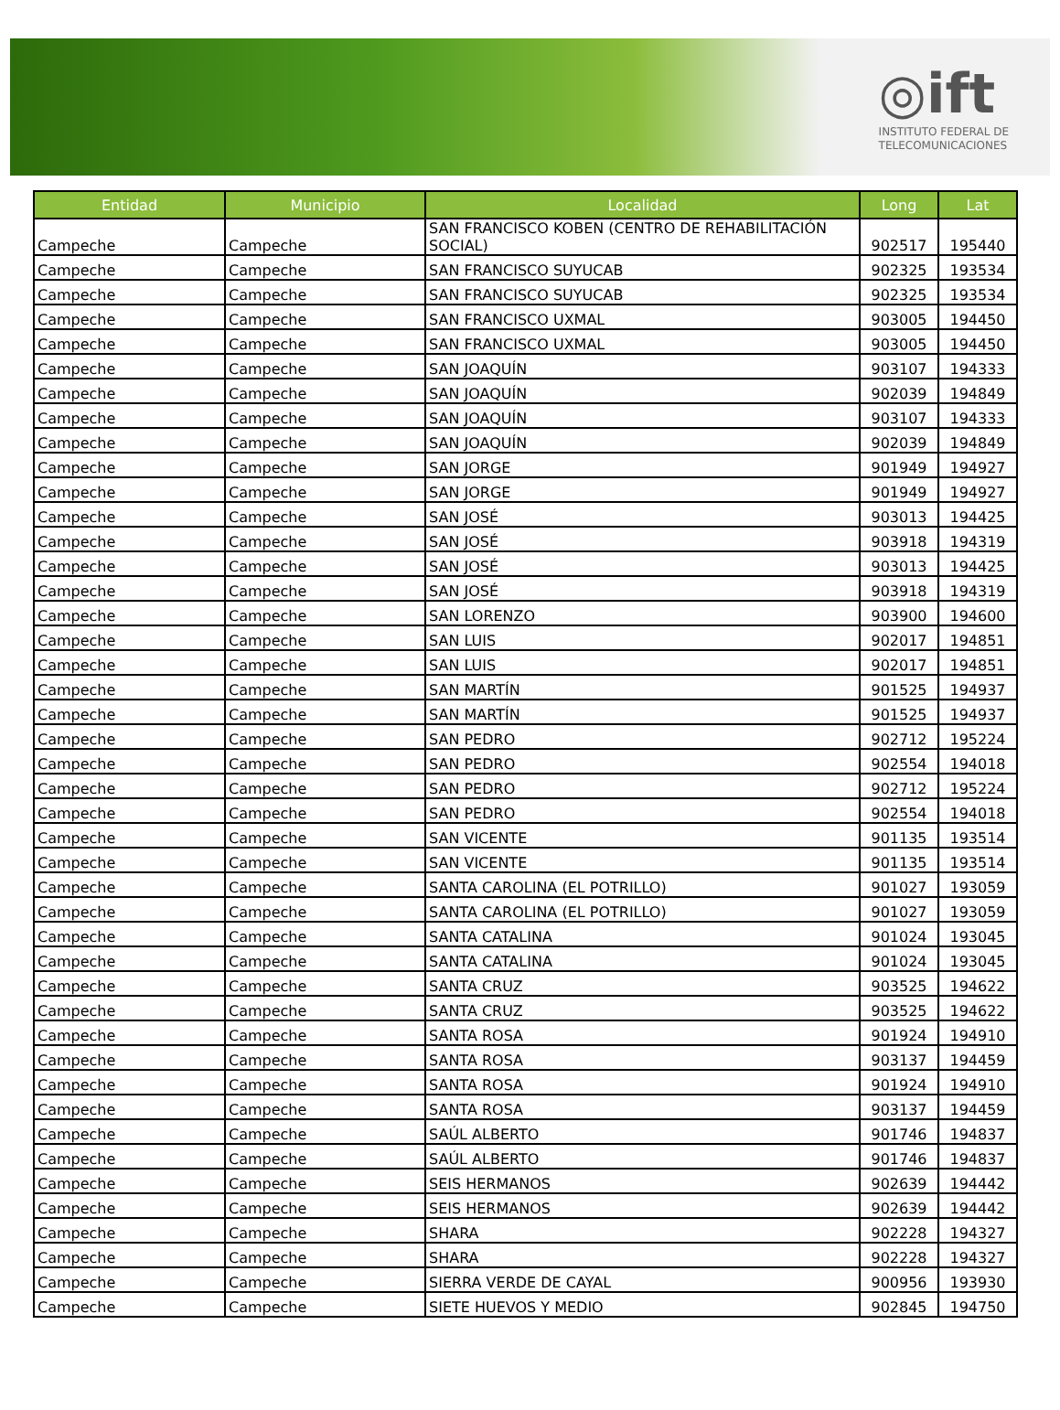◎ift
INSTITUTO FEDERAL DE
TELECOMUNICACIONES
| Entidad | Municipio | Localidad | Long | Lat |
| --- | --- | --- | --- | --- |
| Campeche | Campeche | SAN FRANCISCO KOBEN (CENTRO DE REHABILITACIÓN SOCIAL) | 902517 | 195440 |
| Campeche | Campeche | SAN FRANCISCO SUYUCAB | 902325 | 193534 |
| Campeche | Campeche | SAN FRANCISCO SUYUCAB | 902325 | 193534 |
| Campeche | Campeche | SAN FRANCISCO UXMAL | 903005 | 194450 |
| Campeche | Campeche | SAN FRANCISCO UXMAL | 903005 | 194450 |
| Campeche | Campeche | SAN JOAQUÍN | 903107 | 194333 |
| Campeche | Campeche | SAN JOAQUÍN | 902039 | 194849 |
| Campeche | Campeche | SAN JOAQUÍN | 903107 | 194333 |
| Campeche | Campeche | SAN JOAQUÍN | 902039 | 194849 |
| Campeche | Campeche | SAN JORGE | 901949 | 194927 |
| Campeche | Campeche | SAN JORGE | 901949 | 194927 |
| Campeche | Campeche | SAN JOSÉ | 903013 | 194425 |
| Campeche | Campeche | SAN JOSÉ | 903918 | 194319 |
| Campeche | Campeche | SAN JOSÉ | 903013 | 194425 |
| Campeche | Campeche | SAN JOSÉ | 903918 | 194319 |
| Campeche | Campeche | SAN LORENZO | 903900 | 194600 |
| Campeche | Campeche | SAN LUIS | 902017 | 194851 |
| Campeche | Campeche | SAN LUIS | 902017 | 194851 |
| Campeche | Campeche | SAN MARTÍN | 901525 | 194937 |
| Campeche | Campeche | SAN MARTÍN | 901525 | 194937 |
| Campeche | Campeche | SAN PEDRO | 902712 | 195224 |
| Campeche | Campeche | SAN PEDRO | 902554 | 194018 |
| Campeche | Campeche | SAN PEDRO | 902712 | 195224 |
| Campeche | Campeche | SAN PEDRO | 902554 | 194018 |
| Campeche | Campeche | SAN VICENTE | 901135 | 193514 |
| Campeche | Campeche | SAN VICENTE | 901135 | 193514 |
| Campeche | Campeche | SANTA CAROLINA (EL POTRILLO) | 901027 | 193059 |
| Campeche | Campeche | SANTA CAROLINA (EL POTRILLO) | 901027 | 193059 |
| Campeche | Campeche | SANTA CATALINA | 901024 | 193045 |
| Campeche | Campeche | SANTA CATALINA | 901024 | 193045 |
| Campeche | Campeche | SANTA CRUZ | 903525 | 194622 |
| Campeche | Campeche | SANTA CRUZ | 903525 | 194622 |
| Campeche | Campeche | SANTA ROSA | 901924 | 194910 |
| Campeche | Campeche | SANTA ROSA | 903137 | 194459 |
| Campeche | Campeche | SANTA ROSA | 901924 | 194910 |
| Campeche | Campeche | SANTA ROSA | 903137 | 194459 |
| Campeche | Campeche | SAÚL ALBERTO | 901746 | 194837 |
| Campeche | Campeche | SAÚL ALBERTO | 901746 | 194837 |
| Campeche | Campeche | SEIS HERMANOS | 902639 | 194442 |
| Campeche | Campeche | SEIS HERMANOS | 902639 | 194442 |
| Campeche | Campeche | SHARA | 902228 | 194327 |
| Campeche | Campeche | SHARA | 902228 | 194327 |
| Campeche | Campeche | SIERRA VERDE DE CAYAL | 900956 | 193930 |
| Campeche | Campeche | SIETE HUEVOS Y MEDIO | 902845 | 194750 |